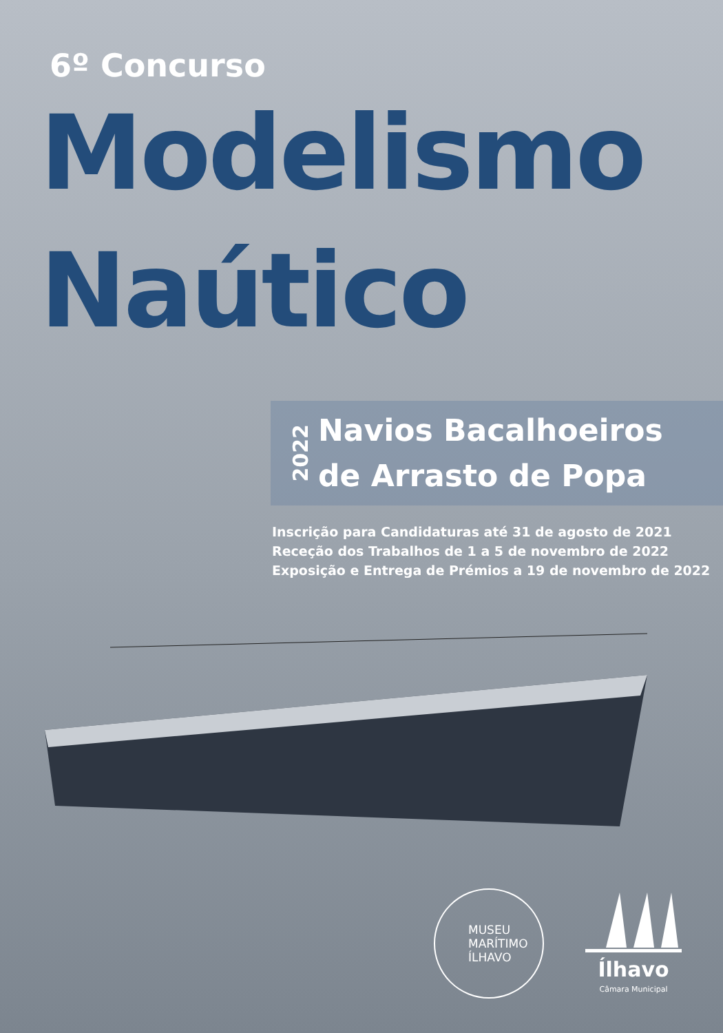6º Concurso
Modelismo
Naútico
2022
Navios Bacalhoeiros
de Arrasto de Popa
Inscrição para Candidaturas até 31 de agosto de 2021
Receção dos Trabalhos de 1 a 5 de novembro de 2022
Exposição e Entrega de Prémios a 19 de novembro de 2022
MUSEU
MARÍTIMO
ÍLHAVO
Ílhavo
Câmara Municipal